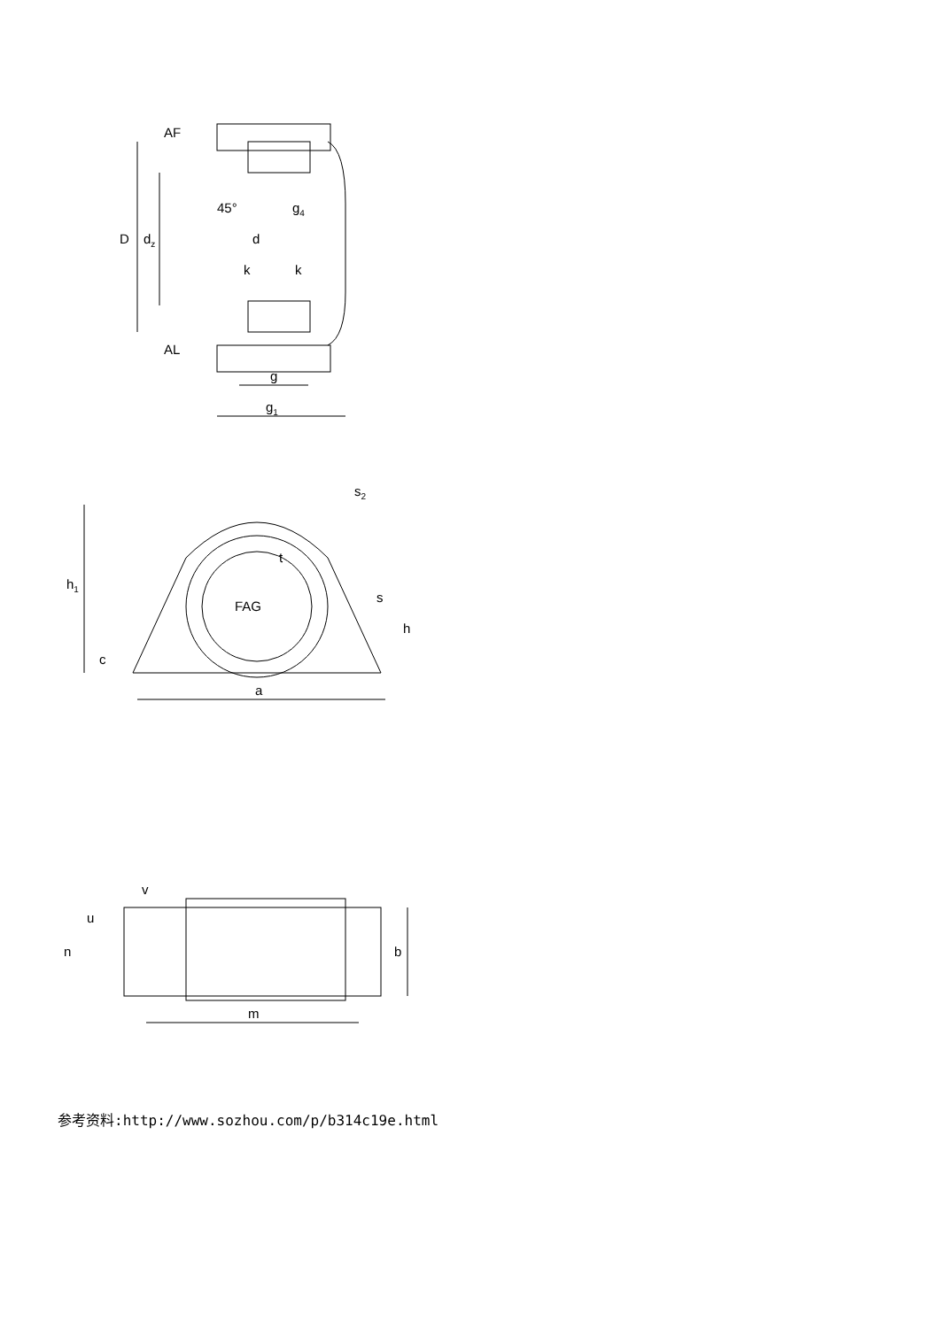AF
AL
D
dz
45°
d
g4
k
k
g
g1
h1
c
a
h
s
s2
t
FAG
v
u
n
b
m
参考资料:http://www.sozhou.com/p/b314c19e.html